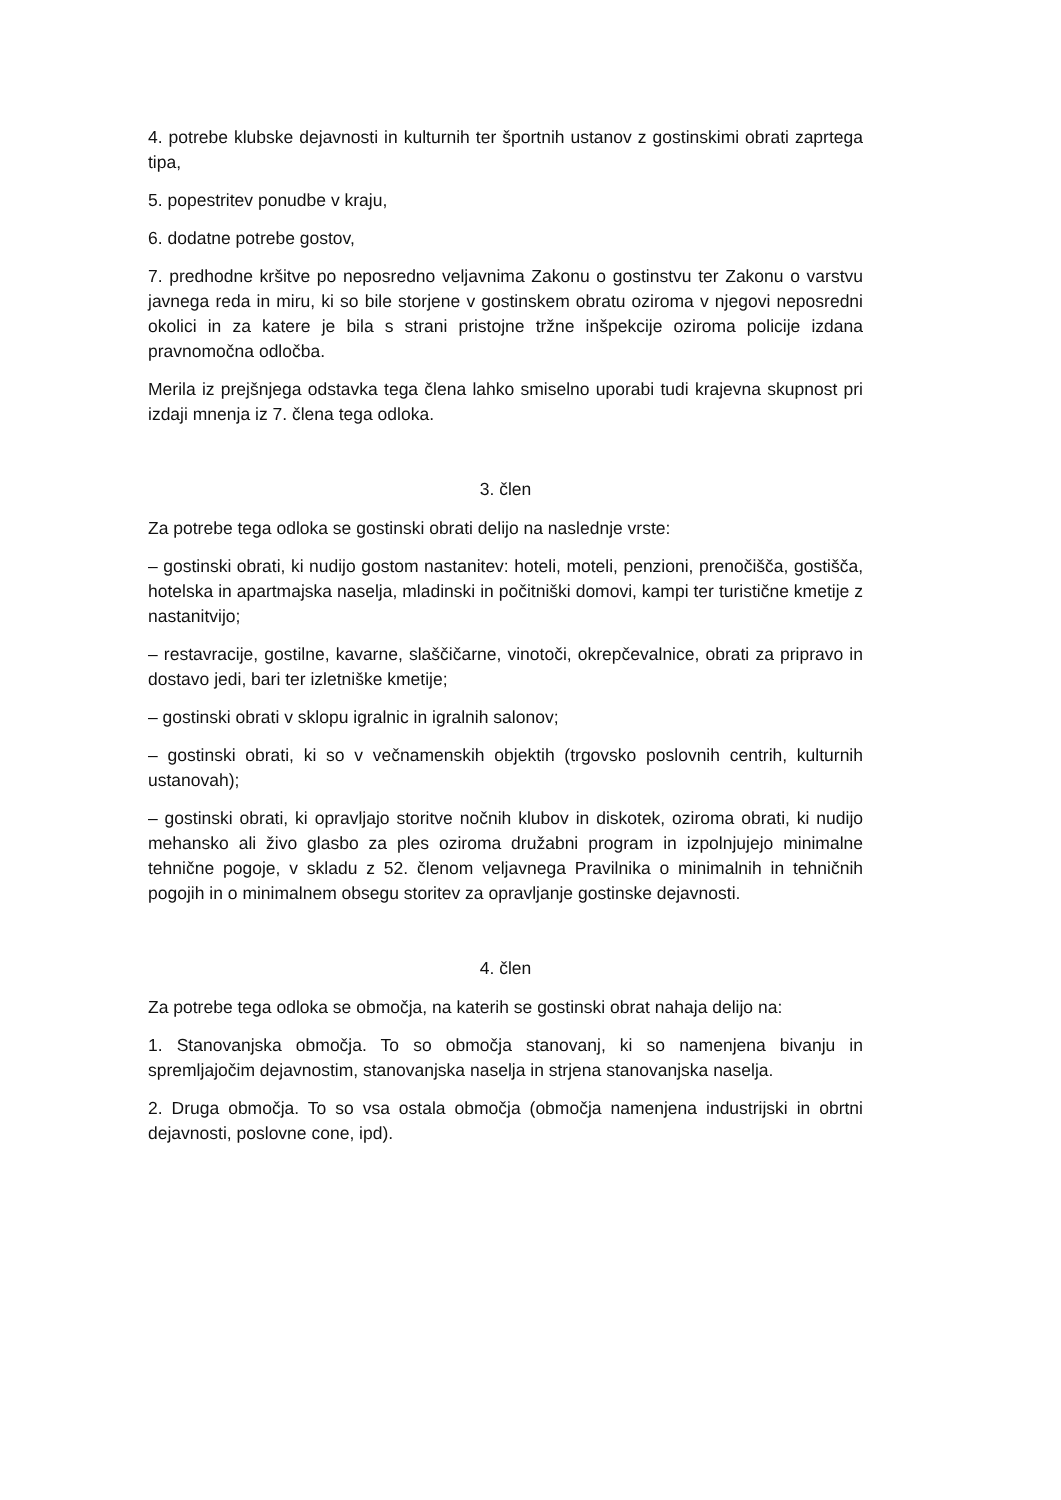4. potrebe klubske dejavnosti in kulturnih ter športnih ustanov z gostinskimi obrati zaprtega tipa,
5. popestritev ponudbe v kraju,
6. dodatne potrebe gostov,
7. predhodne kršitve po neposredno veljavnima Zakonu o gostinstvu ter Zakonu o varstvu javnega reda in miru, ki so bile storjene v gostinskem obratu oziroma v njegovi neposredni okolici in za katere je bila s strani pristojne tržne inšpekcije oziroma policije izdana pravnomočna odločba.
Merila iz prejšnjega odstavka tega člena lahko smiselno uporabi tudi krajevna skupnost pri izdaji mnenja iz 7. člena tega odloka.
3. člen
Za potrebe tega odloka se gostinski obrati delijo na naslednje vrste:
– gostinski obrati, ki nudijo gostom nastanitev: hoteli, moteli, penzioni, prenočišča, gostišča, hotelska in apartmajska naselja, mladinski in počitniški domovi, kampi ter turistične kmetije z nastanitvijo;
– restavracije, gostilne, kavarne, slaščičarne, vinotoči, okrepčevalnice, obrati za pripravo in dostavo jedi, bari ter izletniške kmetije;
– gostinski obrati v sklopu igralnic in igralnih salonov;
– gostinski obrati, ki so v večnamenskih objektih (trgovsko poslovnih centrih, kulturnih ustanovah);
– gostinski obrati, ki opravljajo storitve nočnih klubov in diskotek, oziroma obrati, ki nudijo mehansko ali živo glasbo za ples oziroma družabni program in izpolnjujejo minimalne tehnične pogoje, v skladu z 52. členom veljavnega Pravilnika o minimalnih in tehničnih pogojih in o minimalnem obsegu storitev za opravljanje gostinske dejavnosti.
4. člen
Za potrebe tega odloka se območja, na katerih se gostinski obrat nahaja delijo na:
1. Stanovanjska območja. To so območja stanovanj, ki so namenjena bivanju in spremljajočim dejavnostim, stanovanjska naselja in strjena stanovanjska naselja.
2. Druga območja. To so vsa ostala območja (območja namenjena industrijski in obrtni dejavnosti, poslovne cone, ipd).